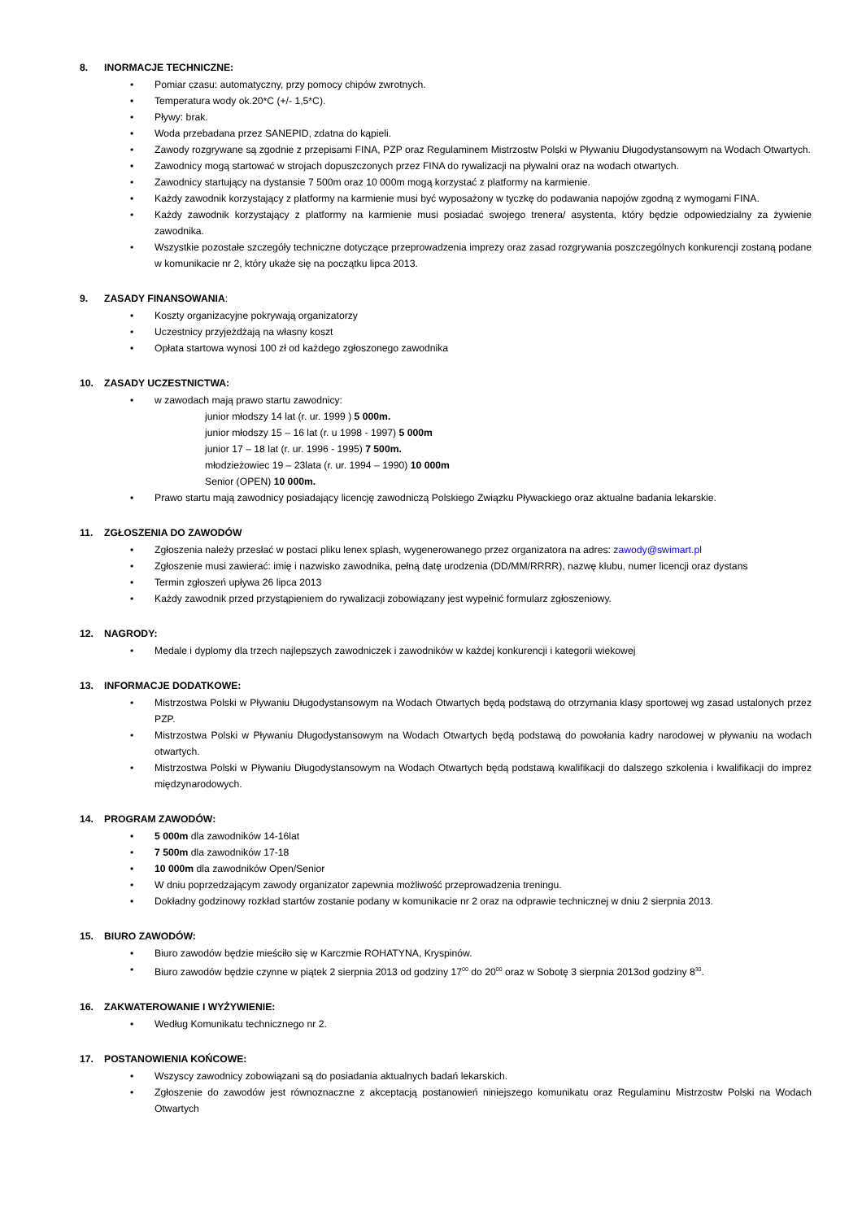8. INORMACJE TECHNICZNE:
• Pomiar czasu: automatyczny, przy pomocy chipów zwrotnych.
• Temperatura wody ok.20*C (+/- 1,5*C).
• Pływy: brak.
• Woda przebadana przez SANEPID, zdatna do kąpieli.
• Zawody rozgrywane są zgodnie z przepisami FINA, PZP oraz Regulaminem Mistrzostw Polski w Pływaniu Długodystansowym na Wodach Otwartych.
• Zawodnicy mogą startować w strojach dopuszczonych przez FINA do rywalizacji na pływalni oraz na wodach otwartych.
• Zawodnicy startujący na dystansie 7 500m oraz 10 000m mogą korzystać z platformy na karmienie.
• Każdy zawodnik korzystający z platformy na karmienie musi być wyposażony w tyczkę do podawania napojów zgodną z wymogami FINA.
• Każdy zawodnik korzystający z platformy na karmienie musi posiadać swojego trenera/ asystenta, który będzie odpowiedzialny za żywienie zawodnika.
• Wszystkie pozostałe szczegóły techniczne dotyczące przeprowadzenia imprezy oraz zasad rozgrywania poszczególnych konkurencji zostaną podane w komunikacie nr 2, który ukaże się na początku lipca 2013.
9. ZASADY FINANSOWANIA:
• Koszty organizacyjne pokrywają organizatorzy
• Uczestnicy przyjeżdżają na własny koszt
• Opłata startowa wynosi 100 zł od każdego zgłoszonego zawodnika
10. ZASADY UCZESTNICTWA:
• w zawodach mają prawo startu zawodnicy:
junior młodszy 14 lat (r. ur. 1999 ) 5 000m.
junior młodszy 15 – 16 lat (r. u 1998 - 1997) 5 000m
junior 17 – 18 lat (r. ur. 1996 - 1995) 7 500m.
młodzieżowiec 19 – 23lata (r. ur. 1994 – 1990) 10 000m
Senior (OPEN) 10 000m.
• Prawo startu mają zawodnicy posiadający licencję zawodniczą Polskiego Związku Pływackiego oraz aktualne badania lekarskie.
11. ZGŁOSZENIA DO ZAWODÓW
• Zgłoszenia należy przesłać w postaci pliku lenex splash, wygenerowanego przez organizatora na adres: zawody@swimart.pl
• Zgłoszenie musi zawierać: imię i nazwisko zawodnika, pełną datę urodzenia (DD/MM/RRRR), nazwę klubu, numer licencji oraz dystans
• Termin zgłoszeń upływa 26 lipca 2013
• Każdy zawodnik przed przystąpieniem do rywalizacji zobowiązany jest wypełnić formularz zgłoszeniowy.
12. NAGRODY:
• Medale i dyplomy dla trzech najlepszych zawodniczek i zawodników w każdej konkurencji i kategorii wiekowej
13. INFORMACJE DODATKOWE:
• Mistrzostwa Polski w Pływaniu Długodystansowym na Wodach Otwartych będą podstawą do otrzymania klasy sportowej wg zasad ustalonych przez PZP.
• Mistrzostwa Polski w Pływaniu Długodystansowym na Wodach Otwartych będą podstawą do powołania kadry narodowej w pływaniu na wodach otwartych.
• Mistrzostwa Polski w Pływaniu Długodystansowym na Wodach Otwartych będą podstawą kwalifikacji do dalszego szkolenia i kwalifikacji do imprez międzynarodowych.
14. PROGRAM ZAWODÓW:
• 5 000m dla zawodników 14-16lat
• 7 500m dla zawodników 17-18
• 10 000m dla zawodników Open/Senior
• W dniu poprzedzającym zawody organizator zapewnia możliwość przeprowadzenia treningu.
• Dokładny godzinowy rozkład startów zostanie podany w komunikacie nr 2 oraz na odprawie technicznej w dniu 2 sierpnia 2013.
15. BIURO ZAWODÓW:
• Biuro zawodów będzie mieściło się w Karczmie ROHATYNA, Kryspinów.
• Biuro zawodów będzie czynne w piątek 2 sierpnia 2013 od godziny 17<sup>00</sup> do 20<sup>00</sup> oraz w Sobotę 3 sierpnia 2013od godziny 8<sup>30</sup>.
16. ZAKWATEROWANIE I WYŻYWIENIE:
• Według Komunikatu technicznego nr 2.
17. POSTANOWIENIA KOŃCOWE:
• Wszyscy zawodnicy zobowiązani są do posiadania aktualnych badań lekarskich.
• Zgłoszenie do zawodów jest równoznaczne z akceptacją postanowień niniejszego komunikatu oraz Regulaminu Mistrzostw Polski na Wodach Otwartych